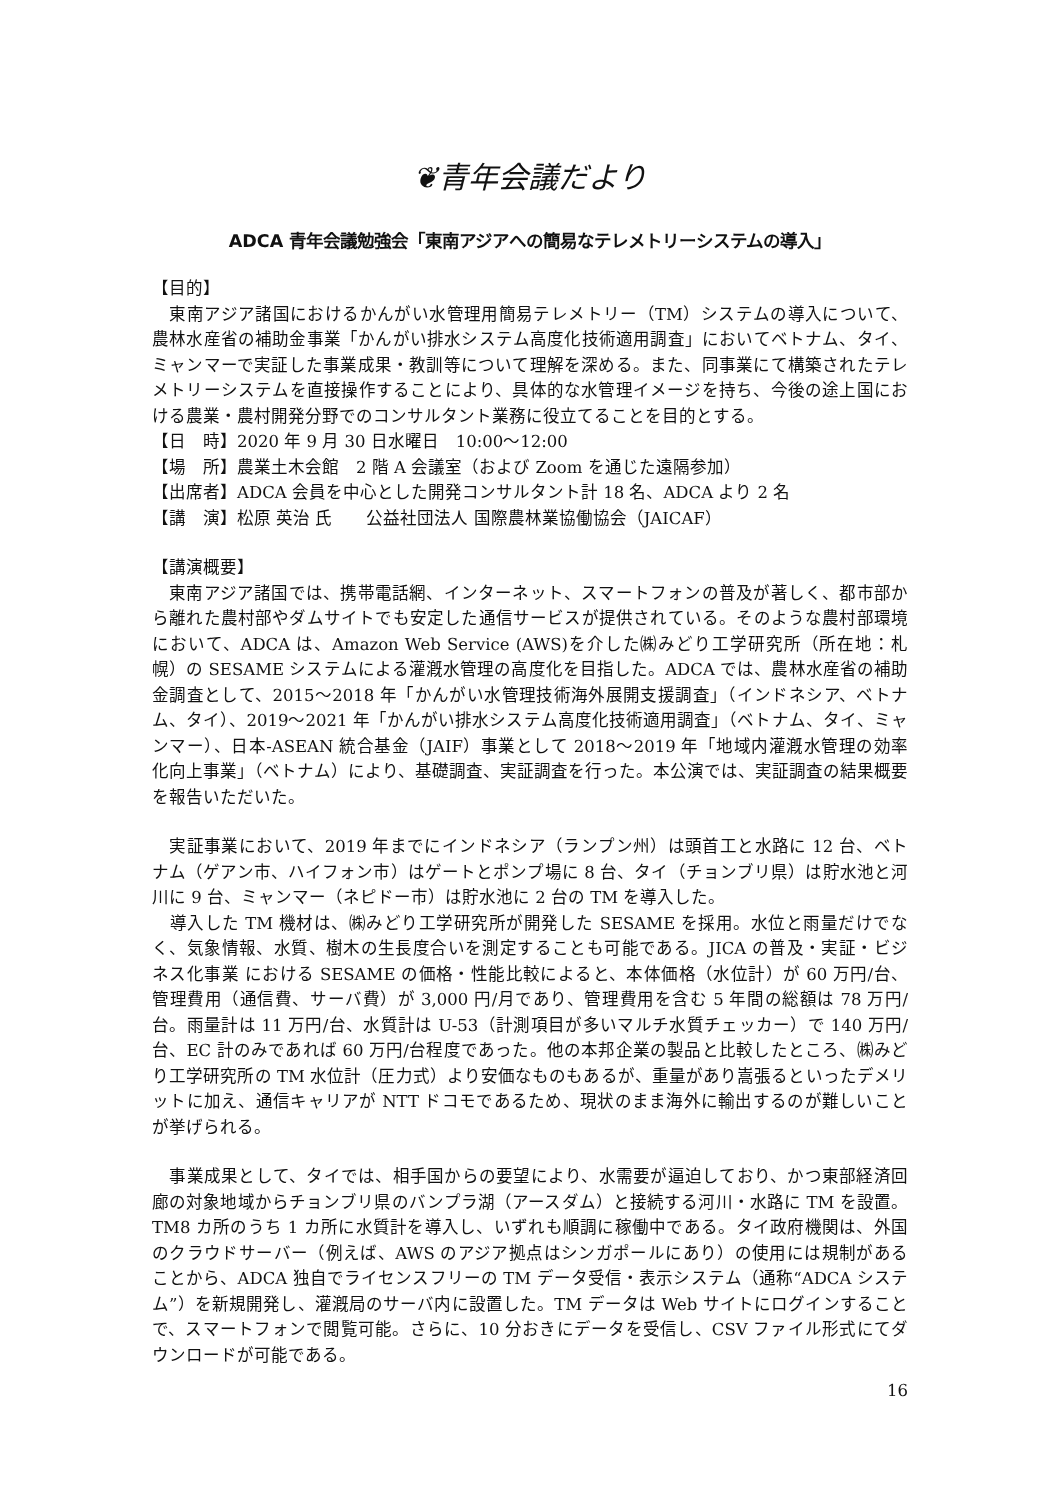❦青年会議だより
ADCA 青年会議勉強会「東南アジアへの簡易なテレメトリーシステムの導入」
【目的】
　東南アジア諸国におけるかんがい水管理用簡易テレメトリー（TM）システムの導入について、農林水産省の補助金事業「かんがい排水システム高度化技術適用調査」においてベトナム、タイ、ミャンマーで実証した事業成果・教訓等について理解を深める。また、同事業にて構築されたテレメトリーシステムを直接操作することにより、具体的な水管理イメージを持ち、今後の途上国における農業・農村開発分野でのコンサルタント業務に役立てることを目的とする。
【日　時】2020 年 9 月 30 日水曜日　10:00～12:00
【場　所】農業土木会館　2 階 A 会議室（および Zoom を通じた遠隔参加）
【出席者】ADCA 会員を中心とした開発コンサルタント計 18 名、ADCA より 2 名
【講　演】松原 英治 氏　　公益社団法人 国際農林業協働協会（JAICAF）
【講演概要】
　東南アジア諸国では、携帯電話網、インターネット、スマートフォンの普及が著しく、都市部から離れた農村部やダムサイトでも安定した通信サービスが提供されている。そのような農村部環境において、ADCA は、Amazon Web Service (AWS)を介した㈱みどり工学研究所（所在地：札幌）の SESAME システムによる灌漑水管理の高度化を目指した。ADCA では、農林水産省の補助金調査として、2015～2018 年「かんがい水管理技術海外展開支援調査」（インドネシア、ベトナム、タイ）、2019～2021 年「かんがい排水システム高度化技術適用調査」（ベトナム、タイ、ミャンマー）、日本-ASEAN 統合基金（JAIF）事業として 2018～2019 年「地域内灌漑水管理の効率化向上事業」（ベトナム）により、基礎調査、実証調査を行った。本公演では、実証調査の結果概要を報告いただいた。
　実証事業において、2019 年までにインドネシア（ランプン州）は頭首工と水路に 12 台、ベトナム（ゲアン市、ハイフォン市）はゲートとポンプ場に 8 台、タイ（チョンブリ県）は貯水池と河川に 9 台、ミャンマー（ネピドー市）は貯水池に 2 台の TM を導入した。
　導入した TM 機材は、㈱みどり工学研究所が開発した SESAME を採用。水位と雨量だけでなく、気象情報、水質、樹木の生長度合いを測定することも可能である。JICA の普及・実証・ビジネス化事業 における SESAME の価格・性能比較によると、本体価格（水位計）が 60 万円/台、管理費用（通信費、サーバ費）が 3,000 円/月であり、管理費用を含む 5 年間の総額は 78 万円/台。雨量計は 11 万円/台、水質計は U-53（計測項目が多いマルチ水質チェッカー）で 140 万円/台、EC 計のみであれば 60 万円/台程度であった。他の本邦企業の製品と比較したところ、㈱みどり工学研究所の TM 水位計（圧力式）より安価なものもあるが、重量があり嵩張るといったデメリットに加え、通信キャリアが NTT ドコモであるため、現状のまま海外に輸出するのが難しいことが挙げられる。
　事業成果として、タイでは、相手国からの要望により、水需要が逼迫しており、かつ東部経済回廊の対象地域からチョンブリ県のバンプラ湖（アースダム）と接続する河川・水路に TM を設置。TM8 カ所のうち 1 カ所に水質計を導入し、いずれも順調に稼働中である。タイ政府機関は、外国のクラウドサーバー（例えば、AWS のアジア拠点はシンガポールにあり）の使用には規制があることから、ADCA 独自でライセンスフリーの TM データ受信・表示システム（通称“ADCA システム”）を新規開発し、灌漑局のサーバ内に設置した。TM データは Web サイトにログインすることで、スマートフォンで閲覧可能。さらに、10 分おきにデータを受信し、CSV ファイル形式にてダウンロードが可能である。
16